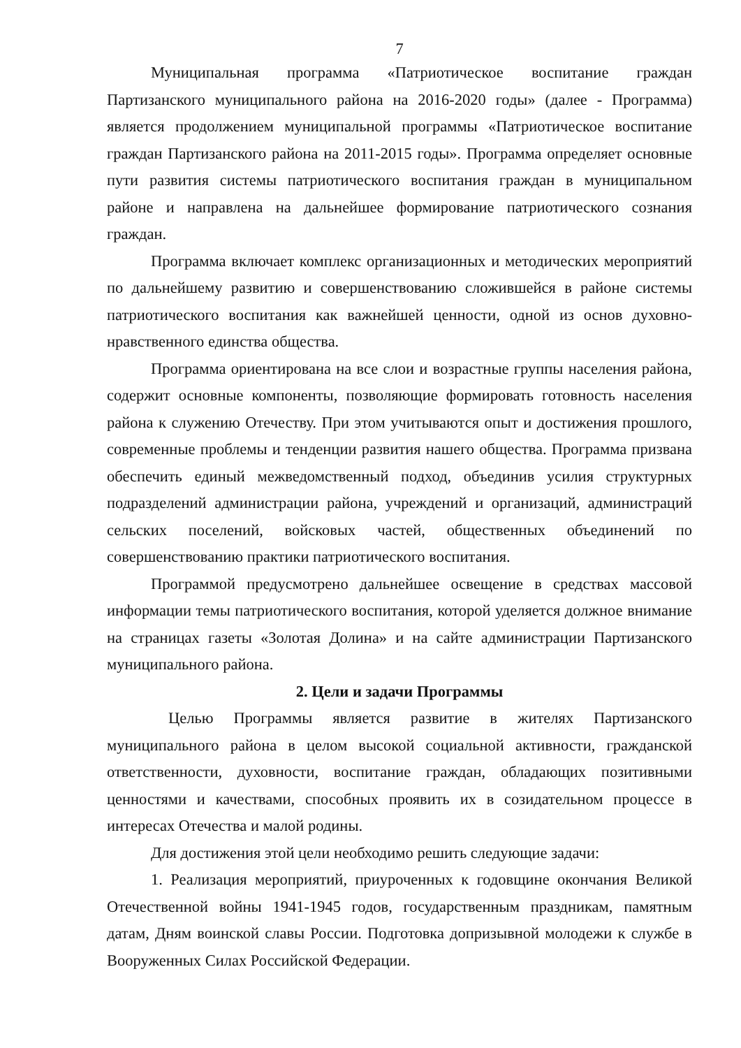7
Муниципальная программа «Патриотическое воспитание граждан Партизанского муниципального района на 2016-2020 годы» (далее - Программа) является продолжением муниципальной программы «Патриотическое воспитание граждан Партизанского района на 2011-2015 годы». Программа определяет основные пути развития системы патриотического воспитания граждан в муниципальном районе и направлена на дальнейшее формирование патриотического сознания граждан.
Программа включает комплекс организационных и методических мероприятий по дальнейшему развитию и совершенствованию сложившейся в районе системы патриотического воспитания как важнейшей ценности, одной из основ духовно-нравственного единства общества.
Программа ориентирована на все слои и возрастные группы населения района, содержит основные компоненты, позволяющие формировать готовность населения района к служению Отечеству. При этом учитываются опыт и достижения прошлого, современные проблемы и тенденции развития нашего общества. Программа призвана обеспечить единый межведомственный подход, объединив усилия структурных подразделений администрации района, учреждений и организаций, администраций сельских поселений, войсковых частей, общественных объединений по совершенствованию практики патриотического воспитания.
Программой предусмотрено дальнейшее освещение в средствах массовой информации темы патриотического воспитания, которой уделяется должное внимание на страницах газеты «Золотая Долина» и на сайте администрации Партизанского муниципального района.
2. Цели и задачи Программы
Целью Программы является развитие в жителях Партизанского муниципального района в целом высокой социальной активности, гражданской ответственности, духовности, воспитание граждан, обладающих позитивными ценностями и качествами, способных проявить их в созидательном процессе в интересах Отечества и малой родины.
Для достижения этой цели необходимо решить следующие задачи:
1. Реализация мероприятий, приуроченных к годовщине окончания Великой Отечественной войны 1941-1945 годов, государственным праздникам, памятным датам, Дням воинской славы России. Подготовка допризывной молодежи к службе в Вооруженных Силах Российской Федерации.